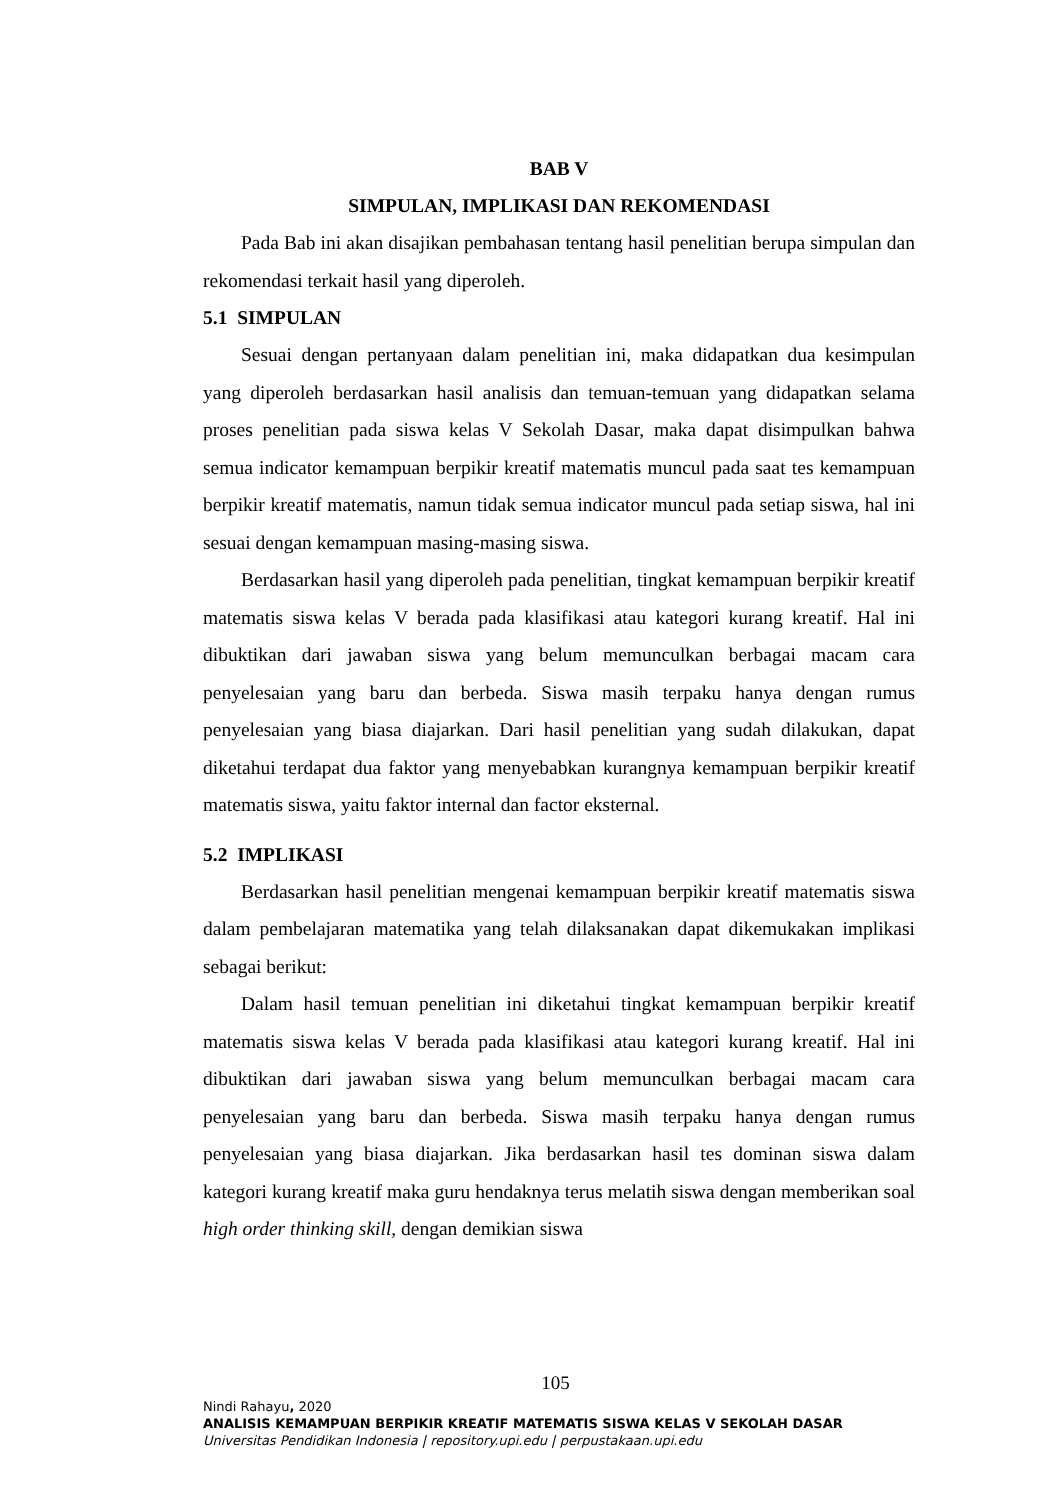BAB V
SIMPULAN, IMPLIKASI DAN REKOMENDASI
Pada Bab ini akan disajikan pembahasan tentang hasil penelitian berupa simpulan dan rekomendasi terkait hasil yang diperoleh.
5.1 SIMPULAN
Sesuai dengan pertanyaan dalam penelitian ini, maka didapatkan dua kesimpulan yang diperoleh berdasarkan hasil analisis dan temuan-temuan yang didapatkan selama proses penelitian pada siswa kelas V Sekolah Dasar, maka dapat disimpulkan bahwa semua indicator kemampuan berpikir kreatif matematis muncul pada saat tes kemampuan berpikir kreatif matematis, namun tidak semua indicator muncul pada setiap siswa, hal ini sesuai dengan kemampuan masing-masing siswa.
Berdasarkan hasil yang diperoleh pada penelitian, tingkat kemampuan berpikir kreatif matematis siswa kelas V berada pada klasifikasi atau kategori kurang kreatif. Hal ini dibuktikan dari jawaban siswa yang belum memunculkan berbagai macam cara penyelesaian yang baru dan berbeda. Siswa masih terpaku hanya dengan rumus penyelesaian yang biasa diajarkan. Dari hasil penelitian yang sudah dilakukan, dapat diketahui terdapat dua faktor yang menyebabkan kurangnya kemampuan berpikir kreatif matematis siswa, yaitu faktor internal dan factor eksternal.
5.2 IMPLIKASI
Berdasarkan hasil penelitian mengenai kemampuan berpikir kreatif matematis siswa dalam pembelajaran matematika yang telah dilaksanakan dapat dikemukakan implikasi sebagai berikut:
Dalam hasil temuan penelitian ini diketahui tingkat kemampuan berpikir kreatif matematis siswa kelas V berada pada klasifikasi atau kategori kurang kreatif. Hal ini dibuktikan dari jawaban siswa yang belum memunculkan berbagai macam cara penyelesaian yang baru dan berbeda. Siswa masih terpaku hanya dengan rumus penyelesaian yang biasa diajarkan. Jika berdasarkan hasil tes dominan siswa dalam kategori kurang kreatif maka guru hendaknya terus melatih siswa dengan memberikan soal high order thinking skill, dengan demikian siswa
105
Nindi Rahayu, 2020
ANALISIS KEMAMPUAN BERPIKIR KREATIF MATEMATIS SISWA KELAS V SEKOLAH DASAR
Universitas Pendidikan Indonesia | repository.upi.edu | perpustakaan.upi.edu